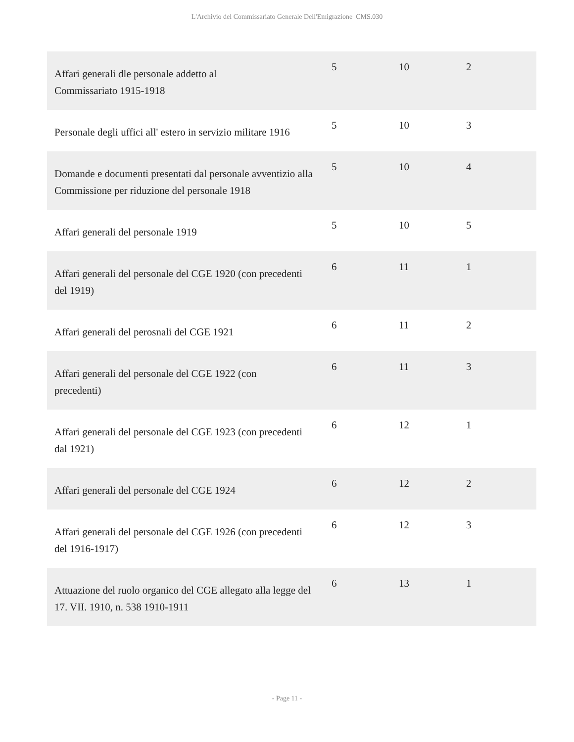L'Archivio del Commissariato Generale Dell'Emigrazione CMS.030
| Affari generali dle personale addetto al Commissariato 1915-1918 | 5 | 10 | 2 |
| Personale degli uffici all' estero in servizio militare 1916 | 5 | 10 | 3 |
| Domande e documenti presentati dal personale avventizio alla Commissione per riduzione del personale 1918 | 5 | 10 | 4 |
| Affari generali del personale 1919 | 5 | 10 | 5 |
| Affari generali del personale del CGE 1920 (con precedenti del 1919) | 6 | 11 | 1 |
| Affari generali del perosnali del CGE 1921 | 6 | 11 | 2 |
| Affari generali del personale del CGE 1922 (con precedenti) | 6 | 11 | 3 |
| Affari generali del personale del CGE 1923 (con precedenti dal 1921) | 6 | 12 | 1 |
| Affari generali del personale del CGE 1924 | 6 | 12 | 2 |
| Affari generali del personale del CGE 1926 (con precedenti del 1916-1917) | 6 | 12 | 3 |
| Attuazione del ruolo organico del CGE allegato alla legge del 17. VII. 1910, n. 538 1910-1911 | 6 | 13 | 1 |
- Page 11 -